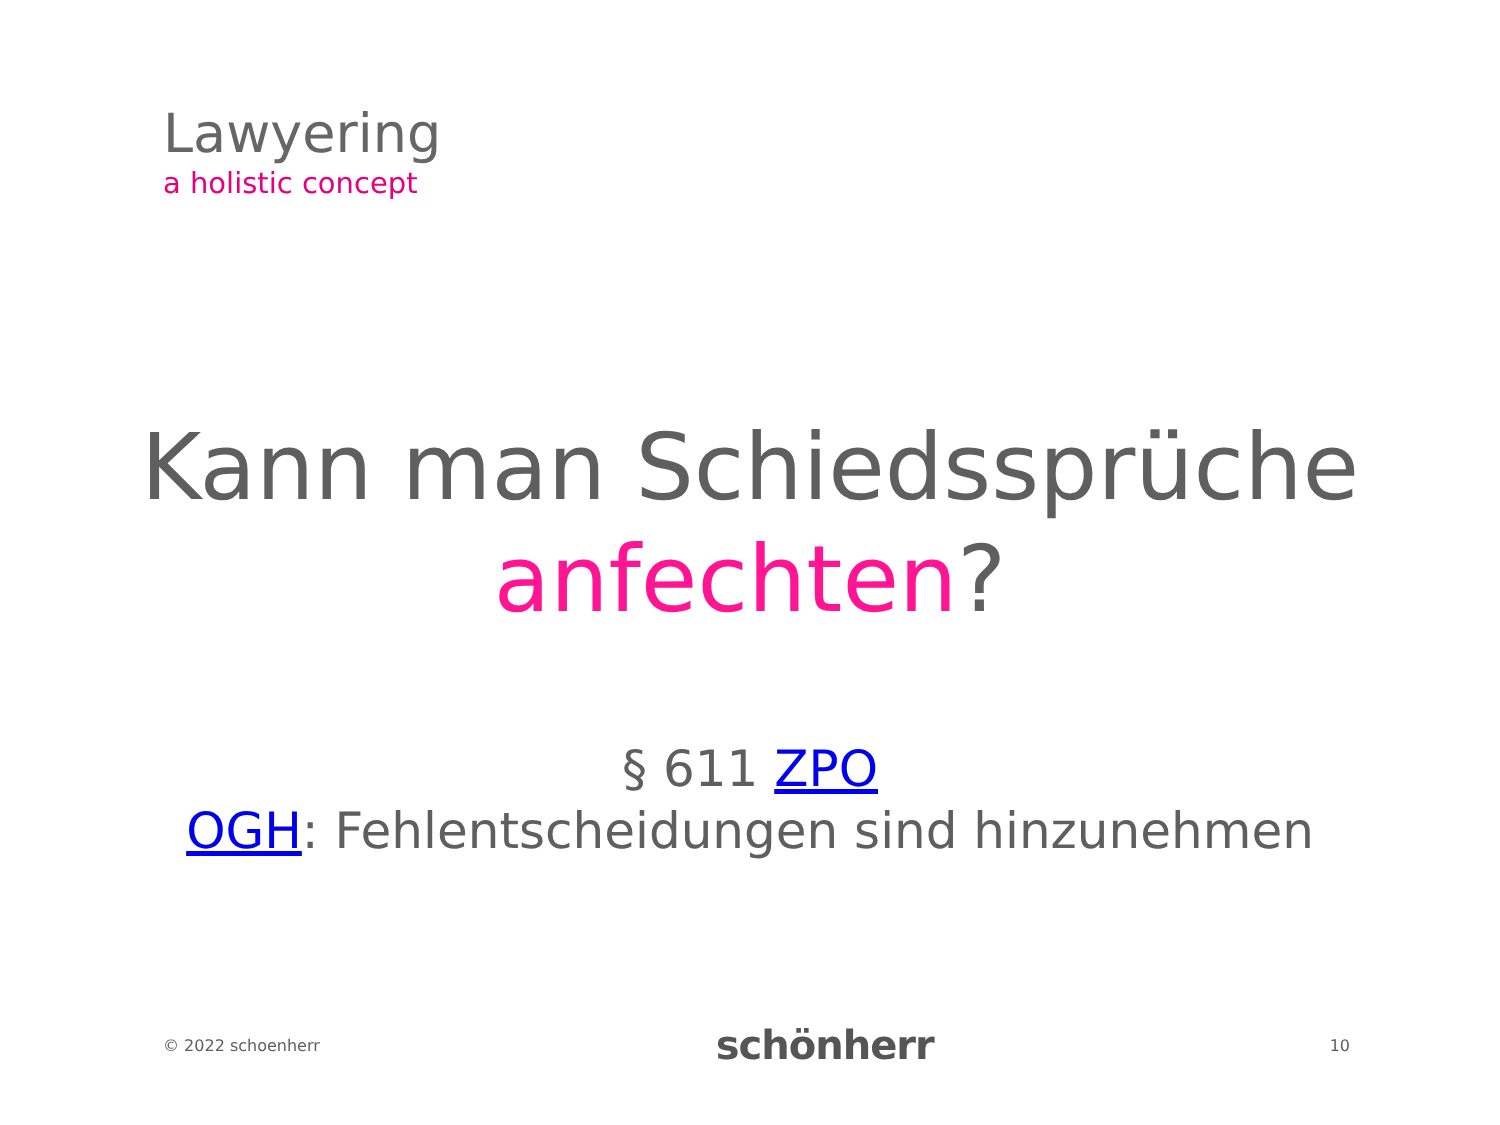Lawyering
a holistic concept
Kann man Schiedssprüche
anfechten?
§ 611 ZPO
OGH: Fehlentscheidungen sind hinzunehmen
© 2022 schoenherr schönherr 10